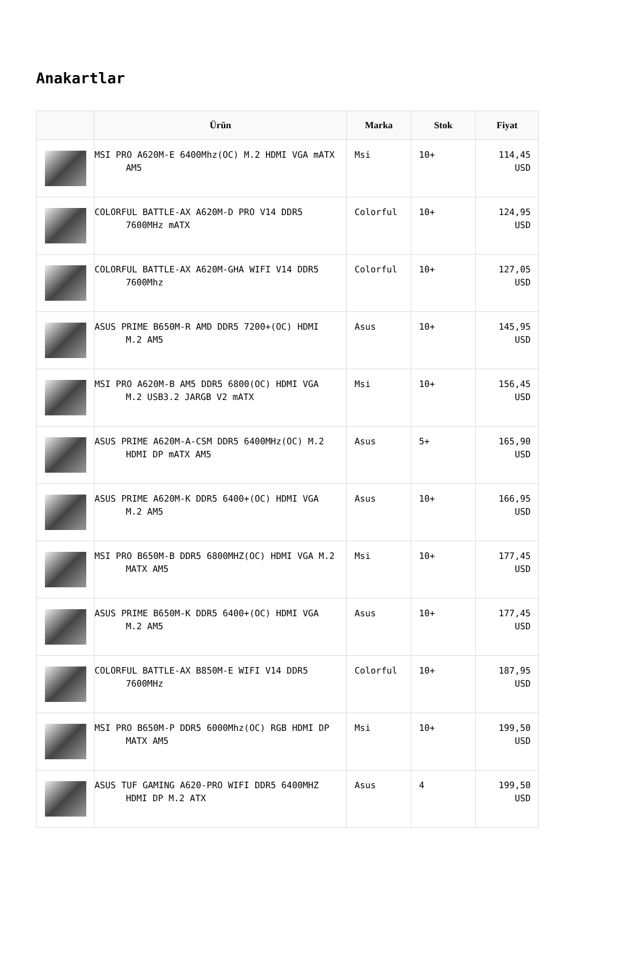Anakartlar
| | Ürün | Marka | Stok | Fiyat |
| --- | --- | --- | --- | --- |
| | MSI PRO A620M-E 6400Mhz(OC) M.2 HDMI VGA mATX AM5 | Msi | 10+ | 114,45 USD |
| | COLORFUL BATTLE-AX A620M-D PRO V14 DDR5 7600MHz mATX | Colorful | 10+ | 124,95 USD |
| | COLORFUL BATTLE-AX A620M-GHA WIFI V14 DDR5 7600Mhz | Colorful | 10+ | 127,05 USD |
| | ASUS PRIME B650M-R AMD DDR5 7200+(OC) HDMI M.2 AM5 | Asus | 10+ | 145,95 USD |
| | MSI PRO A620M-B AM5 DDR5 6800(OC) HDMI VGA M.2 USB3.2 JARGB V2 mATX | Msi | 10+ | 156,45 USD |
| | ASUS PRIME A620M-A-CSM DDR5 6400MHz(OC) M.2 HDMI DP mATX AM5 | Asus | 5+ | 165,90 USD |
| | ASUS PRIME A620M-K DDR5 6400+(OC) HDMI VGA M.2 AM5 | Asus | 10+ | 166,95 USD |
| | MSI PRO B650M-B DDR5 6800MHZ(OC) HDMI VGA M.2 MATX AM5 | Msi | 10+ | 177,45 USD |
| | ASUS PRIME B650M-K DDR5 6400+(OC) HDMI VGA M.2 AM5 | Asus | 10+ | 177,45 USD |
| | COLORFUL BATTLE-AX B850M-E WIFI V14 DDR5 7600MHz | Colorful | 10+ | 187,95 USD |
| | MSI PRO B650M-P DDR5 6000Mhz(OC) RGB HDMI DP MATX AM5 | Msi | 10+ | 199,50 USD |
| | ASUS TUF GAMING A620-PRO WIFI DDR5 6400MHZ HDMI DP M.2 ATX | Asus | 4 | 199,50 USD |